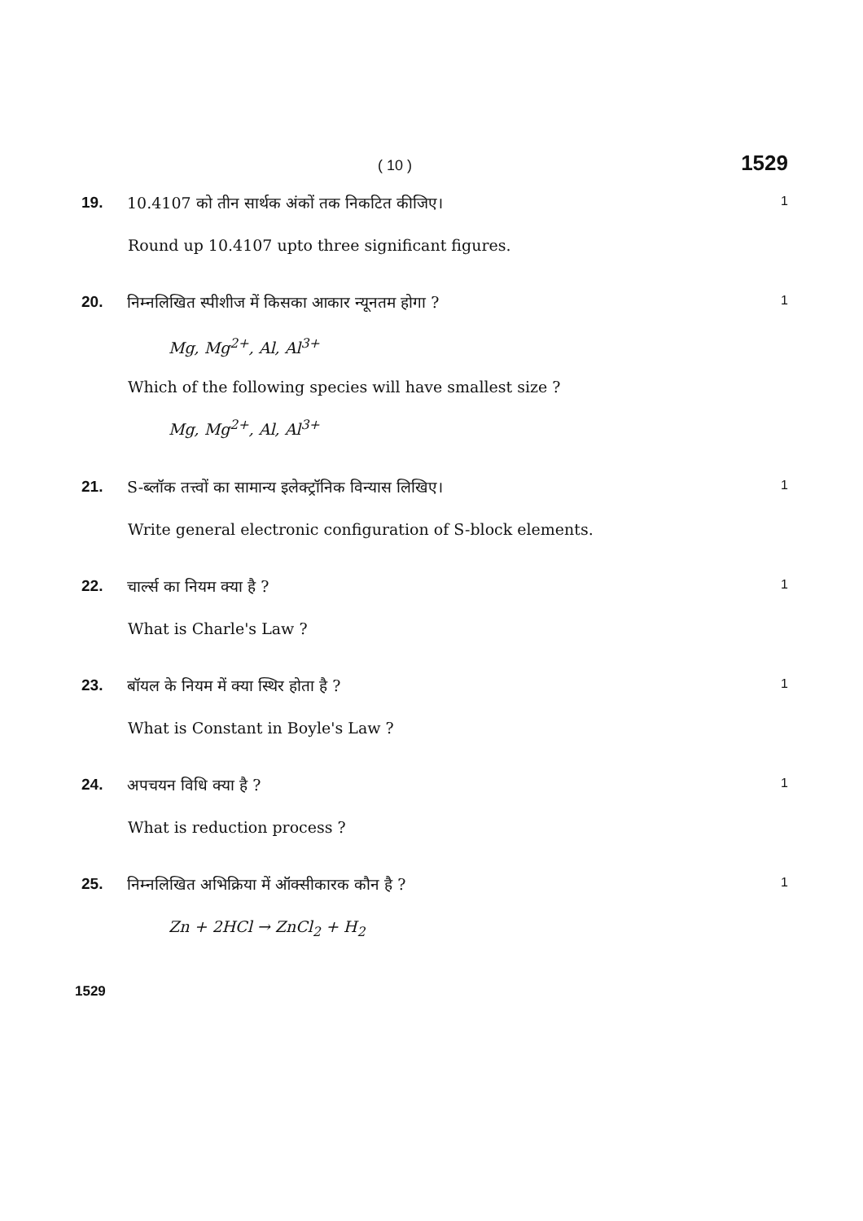( 10 )
1529
19. 10.4107 को तीन सार्थक अंकों तक निकटित कीजिए।
1
Round up 10.4107 upto three significant figures.
20. निम्नलिखित स्पीशीज में किसका आकार न्यूनतम होगा ?
1
Mg, Mg<sup>2+</sup>, Al, Al<sup>3+</sup>
Which of the following species will have smallest size ?
Mg, Mg<sup>2+</sup>, Al, Al<sup>3+</sup>
21. S-ब्लॉक तत्त्वों का सामान्य इलेक्ट्रॉनिक विन्यास लिखिए।
1
Write general electronic configuration of S-block elements.
22. चार्ल्स का नियम क्या है ?
1
What is Charle's Law ?
23. बॉयल के नियम में क्या स्थिर होता है ?
1
What is Constant in Boyle's Law ?
24. अपचयन विधि क्या है ?
1
What is reduction process ?
25. निम्नलिखित अभिक्रिया में ऑक्सीकारक कौन है ?
1
Zn + 2HCl → ZnCl<sub>2</sub> + H<sub>2</sub>
1529